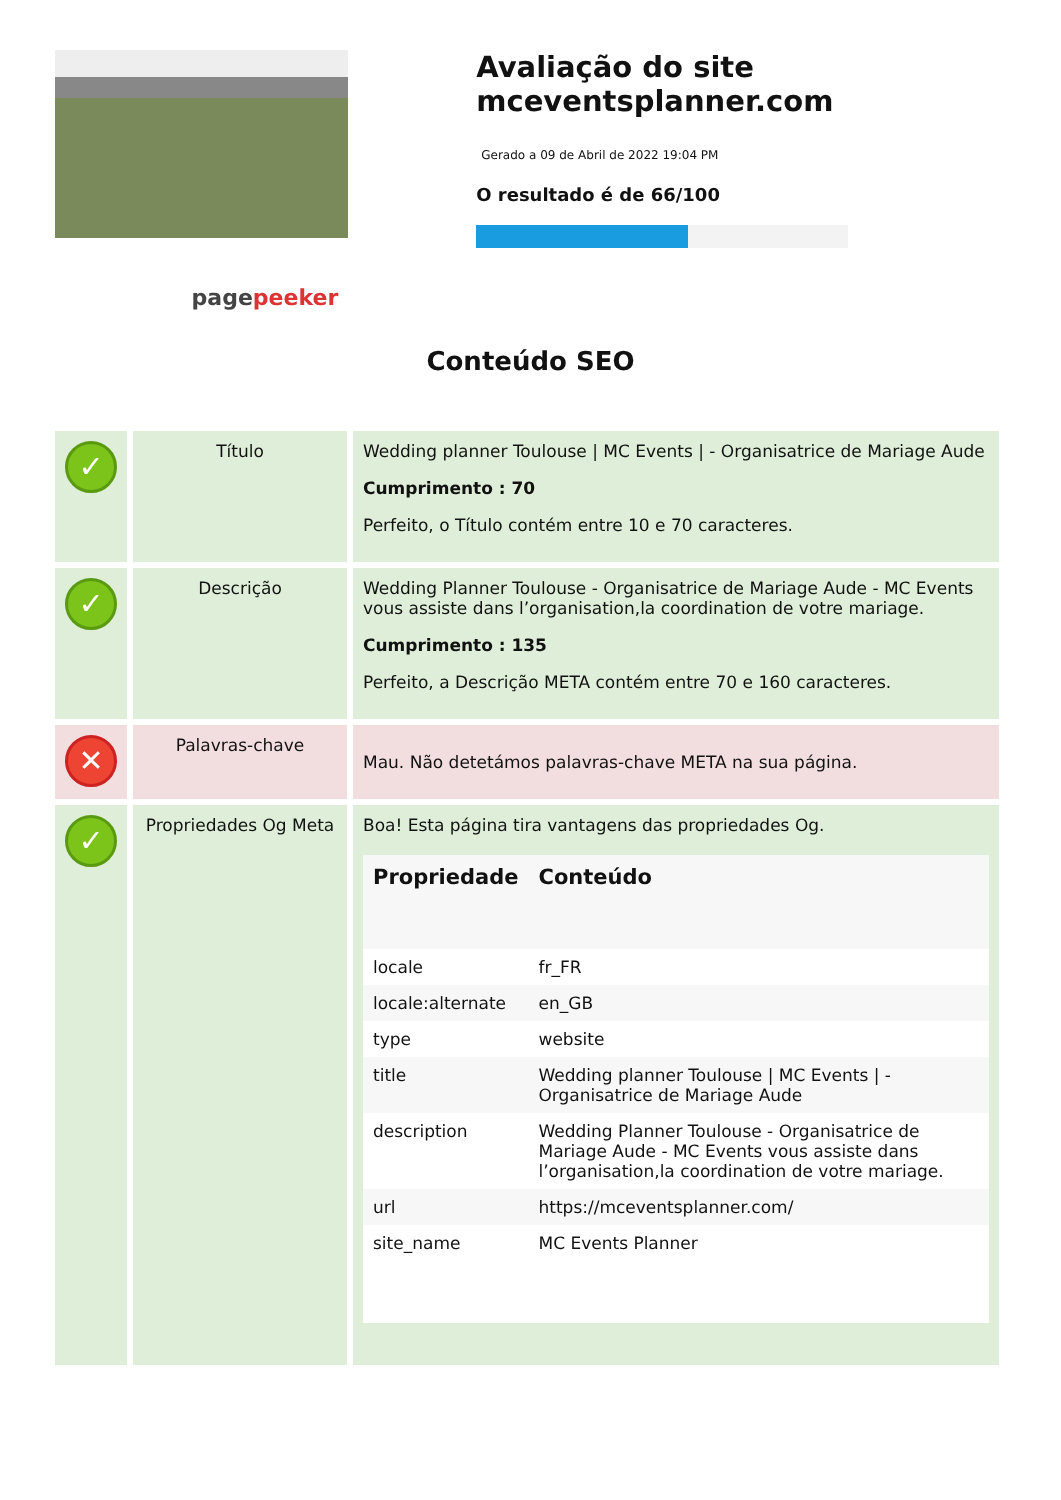pagepeeker
Avaliação do site mceventsplanner.com
Gerado a 09 de Abril de 2022 19:04 PM
O resultado é de 66/100
Conteúdo SEO
| ✓ | Título | Wedding planner Toulouse / MC Events / - Organisatrice de Mariage Aude Cumprimento : 70 Perfeito, o Título contém entre 10 e 70 caracteres. |
| ✓ | Descrição | Wedding Planner Toulouse - Organisatrice de Mariage Aude - MC Events vous assiste dans l’organisation,la coordination de votre mariage. Cumprimento : 135 Perfeito, a Descrição META contém entre 70 e 160 caracteres. |
| ✕ | Palavras-chave | Mau. Não detetámos palavras-chave META na sua página. |
| ✓ | Propriedades Og Meta | Boa! Esta página tira vantagens das propriedades Og. / Propriedade / Conteúdo / / --- / --- / / locale / fr_FR / / locale:alternate / en_GB / / type / website / / title / Wedding planner Toulouse / MC Events / - Organisatrice de Mariage Aude / / description / Wedding Planner Toulouse - Organisatrice de Mariage Aude - MC Events vous assiste dans l’organisation,la coordination de votre mariage. / / url / https://mceventsplanner.com/ / / site_name / MC Events Planner / |